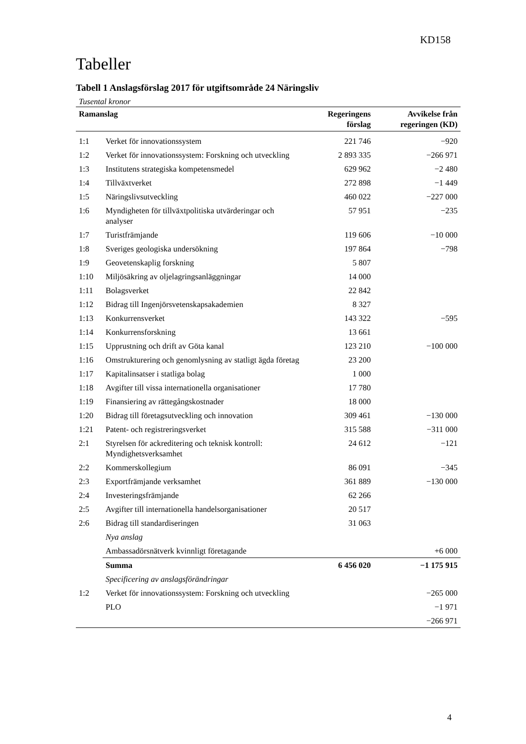KD158
Tabeller
Tabell 1 Anslagsförslag 2017 för utgiftsområde 24 Näringsliv
| Tusental kronor | | | |
| --- | --- | --- | --- |
| Ramanslag | | Regeringens förslag | Avvikelse från regeringen (KD) |
| 1:1 | Verket för innovationssystem | 221 746 | −920 |
| 1:2 | Verket för innovationssystem: Forskning och utveckling | 2 893 335 | −266 971 |
| 1:3 | Institutens strategiska kompetensmedel | 629 962 | −2 480 |
| 1:4 | Tillväxtverket | 272 898 | −1 449 |
| 1:5 | Näringslivsutveckling | 460 022 | −227 000 |
| 1:6 | Myndigheten för tillväxtpolitiska utvärderingar och analyser | 57 951 | −235 |
| 1:7 | Turistfrämjande | 119 606 | −10 000 |
| 1:8 | Sveriges geologiska undersökning | 197 864 | −798 |
| 1:9 | Geovetenskaplig forskning | 5 807 | |
| 1:10 | Miljösäkring av oljelagringsanläggningar | 14 000 | |
| 1:11 | Bolagsverket | 22 842 | |
| 1:12 | Bidrag till Ingenjörsvetenskapsakademien | 8 327 | |
| 1:13 | Konkurrensverket | 143 322 | −595 |
| 1:14 | Konkurrensforskning | 13 661 | |
| 1:15 | Upprustning och drift av Göta kanal | 123 210 | −100 000 |
| 1:16 | Omstrukturering och genomlysning av statligt ägda företag | 23 200 | |
| 1:17 | Kapitalinsatser i statliga bolag | 1 000 | |
| 1:18 | Avgifter till vissa internationella organisationer | 17 780 | |
| 1:19 | Finansiering av rättegångskostnader | 18 000 | |
| 1:20 | Bidrag till företagsutveckling och innovation | 309 461 | −130 000 |
| 1:21 | Patent- och registreringsverket | 315 588 | −311 000 |
| 2:1 | Styrelsen för ackreditering och teknisk kontroll: Myndighetsverksamhet | 24 612 | −121 |
| 2:2 | Kommerskollegium | 86 091 | −345 |
| 2:3 | Exportfrämjande verksamhet | 361 889 | −130 000 |
| 2:4 | Investeringsfrämjande | 62 266 | |
| 2:5 | Avgifter till internationella handelsorganisationer | 20 517 | |
| 2:6 | Bidrag till standardiseringen | 31 063 | |
| | Nya anslag | | |
| | Ambassadörsnätverk kvinnligt företagande | | +6 000 |
| | Summa | 6 456 020 | −1 175 915 |
| | Specificering av anslagsförändringar | | |
| 1:2 | Verket för innovationssystem: Forskning och utveckling | | −265 000 |
| | PLO | | −1 971 |
| | | | −266 971 |
4